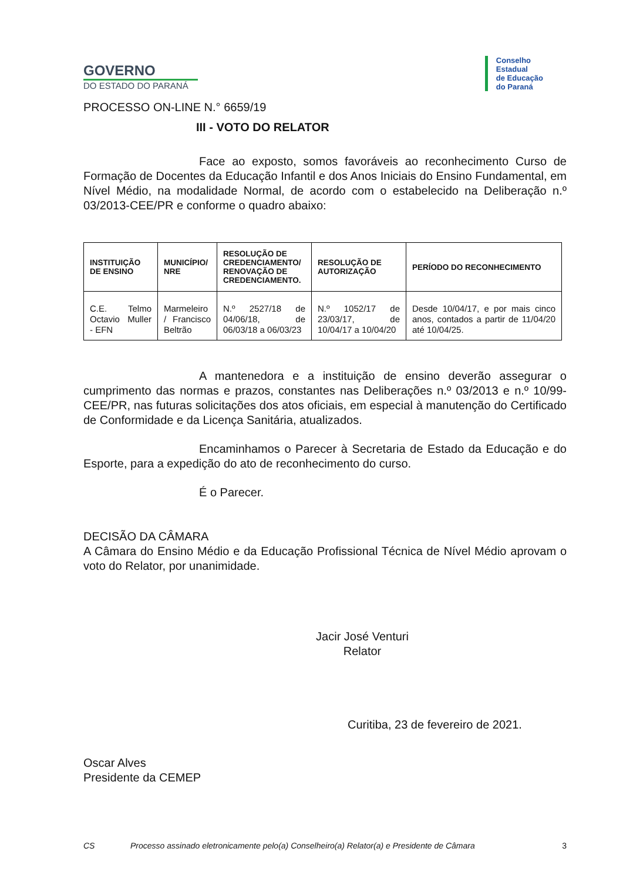GOVERNO
DO ESTADO DO PARANÁ
Conselho
Estadual
de Educação
do Paraná
PROCESSO ON-LINE N.° 6659/19
III - VOTO DO RELATOR
Face ao exposto, somos favoráveis ao reconhecimento Curso de Formação de Docentes da Educação Infantil e dos Anos Iniciais do Ensino Fundamental, em Nível Médio, na modalidade Normal, de acordo com o estabelecido na Deliberação n.º 03/2013-CEE/PR e conforme o quadro abaixo:
| INSTITUIÇÃO DE ENSINO | MUNICÍPIO/ NRE | RESOLUÇÃO DE CREDENCIAMENTO/ RENOVAÇÃO DE CREDENCIAMENTO. | RESOLUÇÃO DE AUTORIZAÇÃO | PERÍODO DO RECONHECIMENTO |
| --- | --- | --- | --- | --- |
| C.E. Telmo Octavio Muller - EFN | Marmeleiro / Francisco Beltrão | N.º 2527/18 de 04/06/18, de 06/03/18 a 06/03/23 | N.º 1052/17 de 23/03/17, de 10/04/17 a 10/04/20 | Desde 10/04/17, e por mais cinco anos, contados a partir de 11/04/20 até 10/04/25. |
A mantenedora e a instituição de ensino deverão assegurar o cumprimento das normas e prazos, constantes nas Deliberações n.º 03/2013 e n.º 10/99-CEE/PR, nas futuras solicitações dos atos oficiais, em especial à manutenção do Certificado de Conformidade e da Licença Sanitária, atualizados.
Encaminhamos o Parecer à Secretaria de Estado da Educação e do Esporte, para a expedição do ato de reconhecimento do curso.
É o Parecer.
DECISÃO DA CÂMARA
A Câmara do Ensino Médio e da Educação Profissional Técnica de Nível Médio aprovam o voto do Relator, por unanimidade.
Jacir José Venturi
Relator
Curitiba, 23 de fevereiro de 2021.
Oscar Alves
Presidente da CEMEP
CS Processo assinado eletronicamente pelo(a) Conselheiro(a) Relator(a) e Presidente de Câmara 3